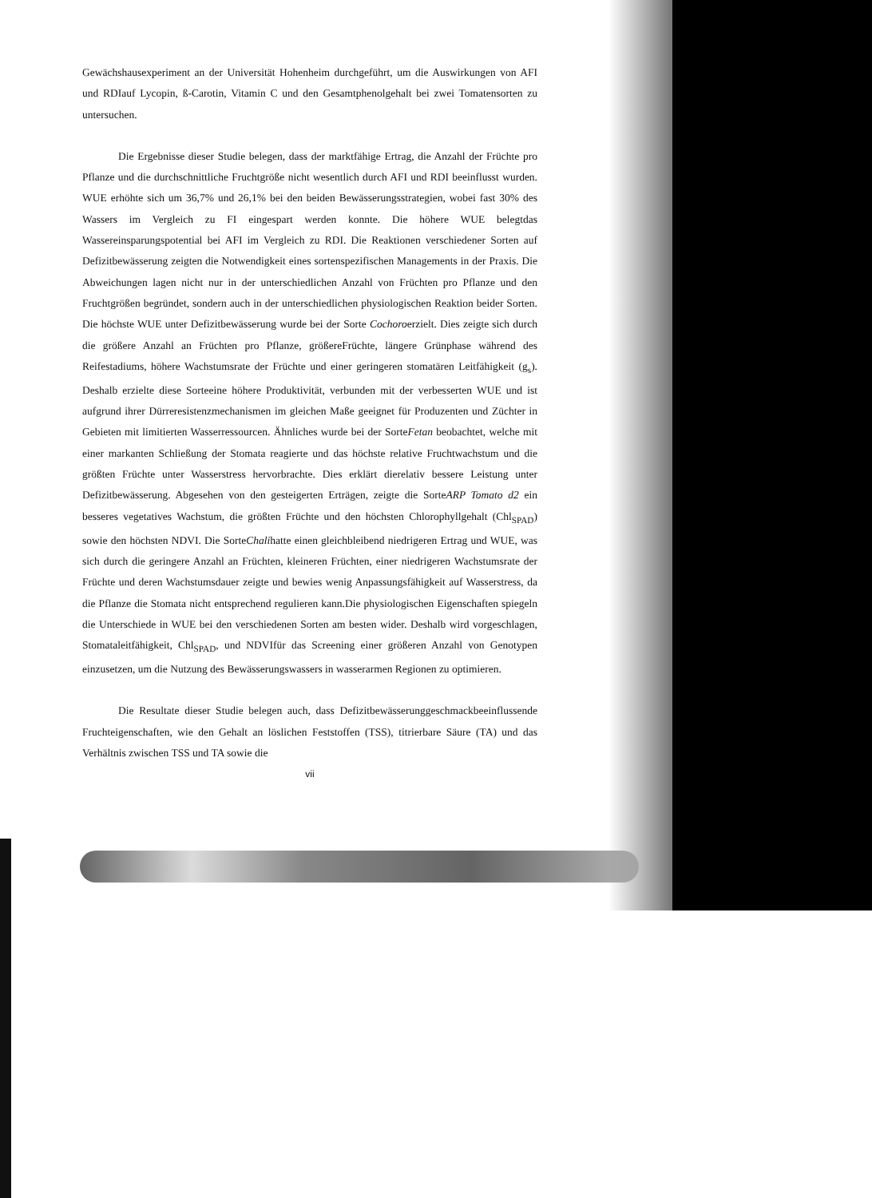Gewächshausexperiment an der Universität Hohenheim durchgeführt, um die Auswirkungen von AFI und RDIauf Lycopin, ß-Carotin, Vitamin C und den Gesamtphenolgehalt bei zwei Tomatensorten zu untersuchen.
Die Ergebnisse dieser Studie belegen, dass der marktfähige Ertrag, die Anzahl der Früchte pro Pflanze und die durchschnittliche Fruchtgröße nicht wesentlich durch AFI und RDI beeinflusst wurden. WUE erhöhte sich um 36,7% und 26,1% bei den beiden Bewässerungsstrategien, wobei fast 30% des Wassers im Vergleich zu FI eingespart werden konnte. Die höhere WUE belegtdas Wassereinsparungspotential bei AFI im Vergleich zu RDI. Die Reaktionen verschiedener Sorten auf Defizitbewässerung zeigten die Notwendigkeit eines sortenspezifischen Managements in der Praxis. Die Abweichungen lagen nicht nur in der unterschiedlichen Anzahl von Früchten pro Pflanze und den Fruchtgrößen begründet, sondern auch in der unterschiedlichen physiologischen Reaktion beider Sorten. Die höchste WUE unter Defizitbewässerung wurde bei der Sorte Cochoroerzielt. Dies zeigte sich durch die größere Anzahl an Früchten pro Pflanze, größereFrüchte, längere Grünphase während des Reifestadiums, höhere Wachstumsrate der Früchte und einer geringeren stomatären Leitfähigkeit (g<sub>s</sub>). Deshalb erzielte diese Sorteeine höhere Produktivität, verbunden mit der verbesserten WUE und ist aufgrund ihrer Dürreresistenzmechanismen im gleichen Maße geeignet für Produzenten und Züchter in Gebieten mit limitierten Wasserressourcen. Ähnliches wurde bei der SorteFetan beobachtet, welche mit einer markanten Schließung der Stomata reagierte und das höchste relative Fruchtwachstum und die größten Früchte unter Wasserstress hervorbrachte. Dies erklärt dierelativ bessere Leistung unter Defizitbewässerung. Abgesehen von den gesteigerten Erträgen, zeigte die SorteARP Tomato d2 ein besseres vegetatives Wachstum, die größten Früchte und den höchsten Chlorophyllgehalt (Chl<sub>SPAD</sub>) sowie den höchsten NDVI. Die SorteChalihatte einen gleichbleibend niedrigeren Ertrag und WUE, was sich durch die geringere Anzahl an Früchten, kleineren Früchten, einer niedrigeren Wachstumsrate der Früchte und deren Wachstumsdauer zeigte und bewies wenig Anpassungsfähigkeit auf Wasserstress, da die Pflanze die Stomata nicht entsprechend regulieren kann.Die physiologischen Eigenschaften spiegeln die Unterschiede in WUE bei den verschiedenen Sorten am besten wider. Deshalb wird vorgeschlagen, Stomataleitfähigkeit, Chl<sub>SPAD</sub>, und NDVIfür das Screening einer größeren Anzahl von Genotypen einzusetzen, um die Nutzung des Bewässerungswassers in wasserarmen Regionen zu optimieren.
Die Resultate dieser Studie belegen auch, dass Defizitbewässerunggeschmackbeeinflussende Fruchteigenschaften, wie den Gehalt an löslichen Feststoffen (TSS), titrierbare Säure (TA) und das Verhältnis zwischen TSS und TA sowie die
vii